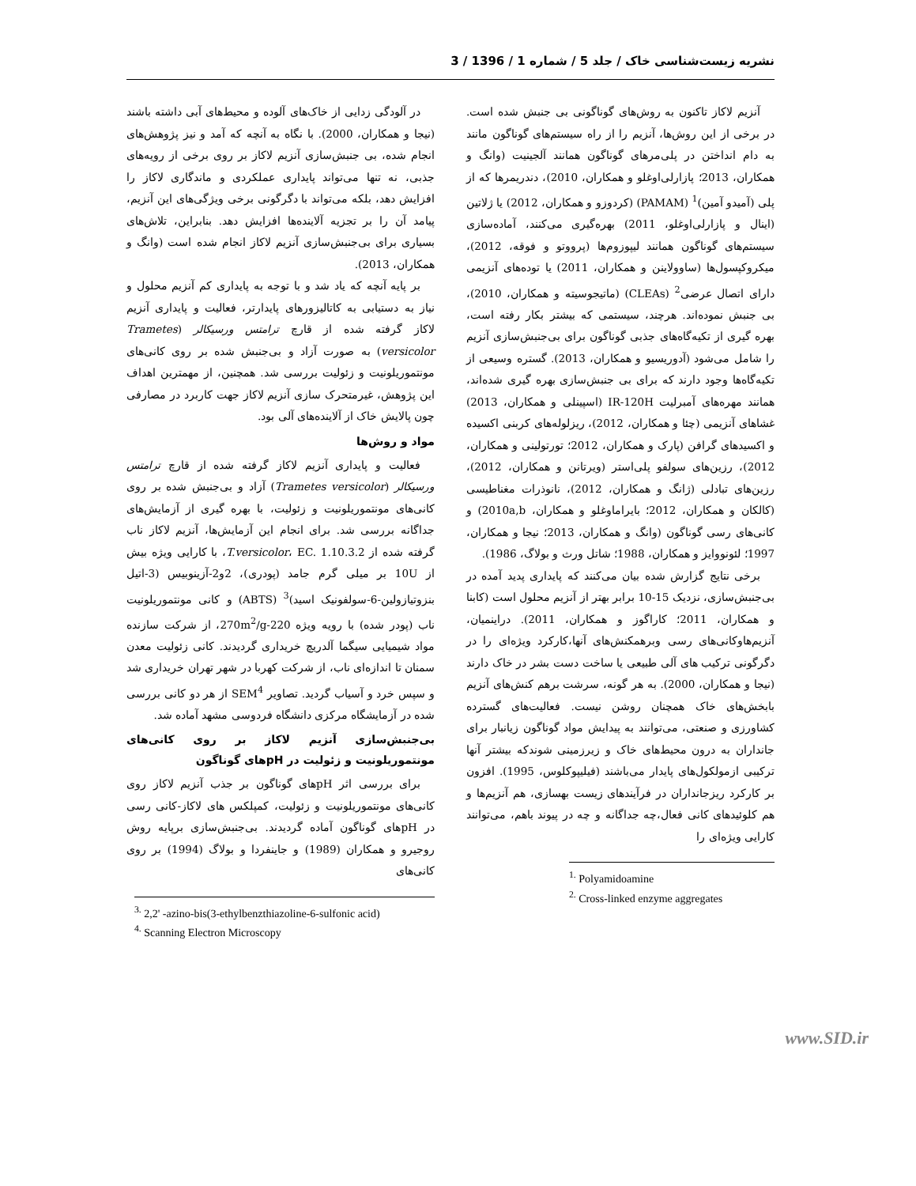نشریه زیست‌شناسی خاک / جلد 5 / شماره 1 / 1396 / 3
آنزیم لاکاز تاکنون به روش‌های گوناگونی بی جنبش شده است. در برخی از این روش‌ها، آنزیم را از راه سیستم‌های گوناگون مانند به دام انداختن در پلی‌مرهای گوناگون همانند آلجینیت (وانگ و همکاران، 2013؛ پازارلی‌اوغلو و همکاران، 2010)، دندریمرها که از پلی (آمیدو آمین)<sup>1</sup> (PAMAM) (کردوزو و همکاران، 2012) یا ژلاتین (اینال و پازارلی‌اوغلو، 2011) بهره‌گیری می‌کنند، آماده‌سازی سیستم‌های گوناگون همانند لیپوزوم‌ها (پرووتو و فوقه، 2012)، میکروکپسول‌ها (ساوولاینن و همکاران، 2011) یا توده‌های آنزیمی دارای اتصال عرضی<sup>2</sup> (CLEAs) (ماتیجوسیته و همکاران، 2010)، بی جنبش نموده‌اند. هرچند، سیستمی که بیشتر بکار رفته است، بهره گیری از تکیه‌گاه‌های جذبی گوناگون برای بی‌جنبش‌سازی آنزیم را شامل می‌شود (آدوریسیو و همکاران، 2013). گستره وسیعی از تکیه‌گاه‌ها وجود دارند که برای بی جنبش‌سازی بهره گیری شده‌اند، همانند مهره‌های آمبرلیت IR-120H (اسپینلی و همکاران، 2013) غشاهای آنزیمی (چئا و همکاران، 2012)، ریزلوله‌های کربنی اکسیده و اکسیدهای گرافن (پارک و همکاران، 2012؛ تورتولینی و همکاران، 2012)، رزین‌های سولفو پلی‌استر (ویرتانن و همکاران، 2012)، رزین‌های تبادلی (ژانگ و همکاران، 2012)، نانوذرات مغناطیسی (کالکان و همکاران، 2012؛ بایراماوغلو و همکاران، 2010a,b) و کانی‌های رسی گوناگون (وانگ و همکاران، 2013؛ نیجا و همکاران، 1997؛ لئونووایز و همکاران، 1988؛ شاتل ورث و بولاگ، 1986).
برخی نتایج گزارش شده بیان می‌کنند که پایداری پدید آمده در بی‌جنبش‌سازی، نزدیک 15-10 برابر بهتر از آنزیم محلول است (کابنا و همکاران، 2011؛ کاراگوز و همکاران، 2011). دراینمیان، آنزیم‌هاوکانی‌های رسی وبرهمکنش‌های آنها،کارکرد ویژه‌ای را در دگرگونی ترکیب های آلی طبیعی یا ساخت دست بشر در خاک دارند (نیجا و همکاران، 2000). به هر گونه، سرشت برهم کنش‌های آنزیم بابخش‌های خاک همچنان روشن نیست. فعالیت‌های گسترده کشاورزی و صنعتی، می‌توانند به پیدایش مواد گوناگون زیانبار برای جانداران به درون محیط‌های خاک و زیرزمینی شوندکه بیشتر آنها ترکیبی ازمولکول‌های پایدار می‌باشند (فیلیپوکلوس، 1995). افزون بر کارکرد ریزجانداران در فرآیندهای زیست بهسازی، هم آنزیم‌ها و هم کلوئیدهای کانی فعال،چه جداگانه و چه در پیوند باهم، می‌توانند کارایی ویژه‌ای را
<sup>1.</sup> Polyamidoamine
<sup>2.</sup> Cross-linked enzyme aggregates
در آلودگی زدایی از خاک‌های آلوده و محیط‌های آبی داشته باشند (نیجا و همکاران، 2000). با نگاه به آنچه که آمد و نیز پژوهش‌های انجام شده، بی جنبش‌سازی آنزیم لاکاز بر روی برخی از رویه‌های جذبی، نه تنها می‌تواند پایداری عملکردی و ماندگاری لاکاز را افزایش دهد، بلکه می‌تواند با دگرگونی برخی ویژگی‌های این آنزیم، پیامد آن را بر تجزیه آلاینده‌ها افزایش دهد. بنابراین، تلاش‌های بسیاری برای بی‌جنبش‌سازی آنزیم لاکاز انجام شده است (وانگ و همکاران، 2013).
بر پایه آنچه که یاد شد و با توجه به پایداری کم آنزیم محلول و نیاز به دستیابی به کاتالیزورهای پایدارتر، فعالیت و پایداری آنزیم لاکاز گرفته شده از قارچ ترامتس ورسیکالر (Trametes versicolor) به صورت آزاد و بی‌جنبش شده بر روی کانی‌های مونتموریلونیت و زئولیت بررسی شد. همچنین، از مهمترین اهداف این پژوهش، غیرمتحرک سازی آنزیم لاکاز جهت کاربرد در مصارفی چون پالایش خاک از آلاینده‌های آلی بود.
مواد و روش‌ها
فعالیت و پایداری آنزیم لاکاز گرفته شده از قارچ ترامتس ورسیکالر (Trametes versicolor) آزاد و بی‌جنبش شده بر روی کانی‌های مونتموریلونیت و زئولیت، با بهره گیری از آزمایش‌های جداگانه بررسی شد. برای انجام این آزمایش‌ها، آنزیم لاکاز ناب گرفته شده از T.versicolor، EC. 1.10.3.2، با کارایی ویژه بیش از 10U بر میلی گرم جامد (پودری)، 2و2-آزینوبیس (3-اتیل بنزوتیازولین-6-سولفونیک اسید)<sup>3</sup> (ABTS) و کانی مونتموریلونیت ناب (پودر شده) با رویه ویژه 270m<sup>2</sup>/g-220، از شرکت سازنده مواد شیمیایی سیگما آلدریچ خریداری گردیدند. کانی زئولیت معدن سمنان تا اندازه‌ای ناب، از شرکت کهربا در شهر تهران خریداری شد و سپس خرد و آسیاب گردید. تصاویر SEM<sup>4</sup> از هر دو کانی بررسی شده در آزمایشگاه مرکزی دانشگاه فردوسی مشهد آماده شد.
بی‌جنبش‌سازی آنزیم لاکاز بر روی کانی‌های مونتموریلونیت و زئولیت در pHهای گوناگون
برای بررسی اثر pHهای گوناگون بر جذب آنزیم لاکاز روی کانی‌های مونتموریلونیت و زئولیت، کمپلکس های لاکاز-کانی رسی در pHهای گوناگون آماده گردیدند. بی‌جنبش‌سازی برپایه روش روجیرو و همکاران (1989) و جاینفردا و بولاگ (1994) بر روی کانی‌های
<sup>3.</sup> 2,2' -azino-bis(3-ethylbenzthiazoline-6-sulfonic acid)
<sup>4.</sup> Scanning Electron Microscopy
www.SID.ir